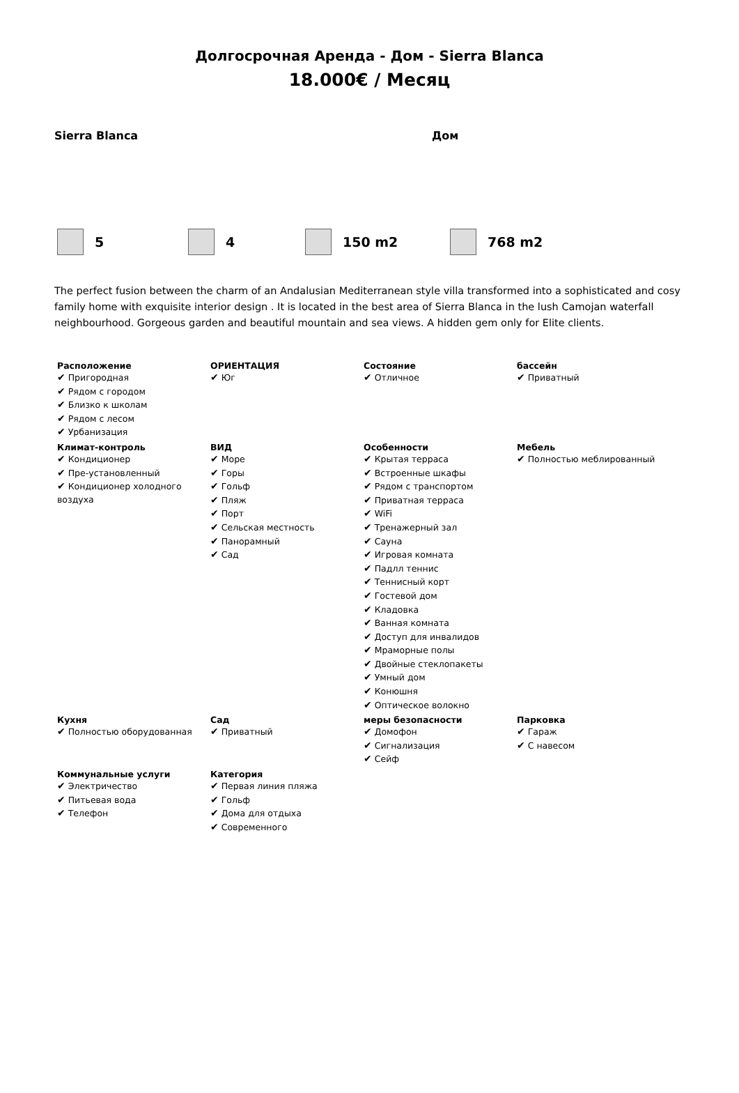Долгосрочная Аренда - Дом - Sierra Blanca
18.000€ / Месяц
Sierra Blanca Дом
5 4 150 m2 768 m2
The perfect fusion between the charm of an Andalusian Mediterranean style villa transformed into a sophisticated and cosy family home with exquisite interior design . It is located in the best area of Sierra Blanca in the lush Camojan waterfall neighbourhood. Gorgeous garden and beautiful mountain and sea views. A hidden gem only for Elite clients.
| Расположение ✔ Пригородная ✔ Рядом с городом ✔ Близко к школам ✔ Рядом с лесом ✔ Урбанизация | ОРИЕНТАЦИЯ ✔ Юг | Состояние ✔ Отличное | бассейн ✔ Приватный |
| Климат-контроль ✔ Кондиционер ✔ Пре-установленный ✔ Кондиционер холодного воздуха | ВИД ✔ Море ✔ Горы ✔ Гольф ✔ Пляж ✔ Порт ✔ Сельская местность ✔ Панорамный ✔ Сад | Особенности ✔ Крытая терраса ✔ Встроенные шкафы ✔ Рядом с транспортом ✔ Приватная терраса ✔ WiFi ✔ Тренажерный зал ✔ Сауна ✔ Игровая комната ✔ Падлл теннис ✔ Теннисный корт ✔ Гостевой дом ✔ Кладовка ✔ Ванная комната ✔ Доступ для инвалидов ✔ Мраморные полы ✔ Двойные стеклопакеты ✔ Умный дом ✔ Конюшня ✔ Оптическое волокно | Мебель ✔ Полностью меблированный |
| Кухня ✔ Полностью оборудованная | Сад ✔ Приватный | меры безопасности ✔ Домофон ✔ Сигнализация ✔ Сейф | Парковка ✔ Гараж ✔ С навесом |
| Коммунальные услуги ✔ Электричество ✔ Питьевая вода ✔ Телефон | Категория ✔ Первая линия пляжа ✔ Гольф ✔ Дома для отдыха ✔ Современного | | |